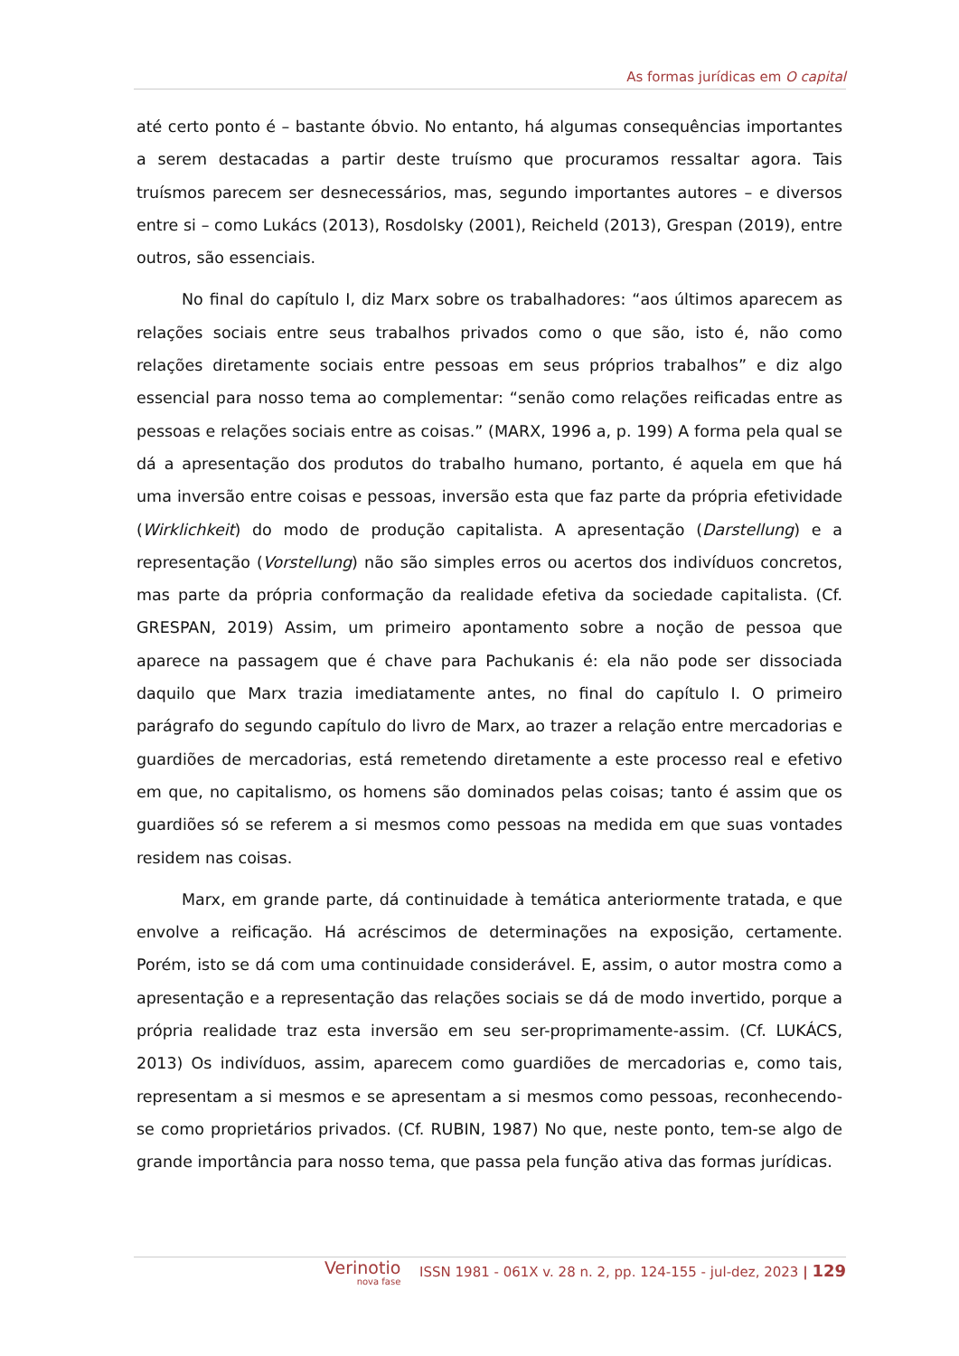As formas jurídicas em O capital
até certo ponto é – bastante óbvio. No entanto, há algumas consequências importantes a serem destacadas a partir deste truísmo que procuramos ressaltar agora. Tais truísmos parecem ser desnecessários, mas, segundo importantes autores – e diversos entre si – como Lukács (2013), Rosdolsky (2001), Reicheld (2013), Grespan (2019), entre outros, são essenciais.
No final do capítulo I, diz Marx sobre os trabalhadores: “aos últimos aparecem as relações sociais entre seus trabalhos privados como o que são, isto é, não como relações diretamente sociais entre pessoas em seus próprios trabalhos” e diz algo essencial para nosso tema ao complementar: “senão como relações reificadas entre as pessoas e relações sociais entre as coisas.” (MARX, 1996 a, p. 199) A forma pela qual se dá a apresentação dos produtos do trabalho humano, portanto, é aquela em que há uma inversão entre coisas e pessoas, inversão esta que faz parte da própria efetividade (Wirklichkeit) do modo de produção capitalista. A apresentação (Darstellung) e a representação (Vorstellung) não são simples erros ou acertos dos indivíduos concretos, mas parte da própria conformação da realidade efetiva da sociedade capitalista. (Cf. GRESPAN, 2019) Assim, um primeiro apontamento sobre a noção de pessoa que aparece na passagem que é chave para Pachukanis é: ela não pode ser dissociada daquilo que Marx trazia imediatamente antes, no final do capítulo I. O primeiro parágrafo do segundo capítulo do livro de Marx, ao trazer a relação entre mercadorias e guardiões de mercadorias, está remetendo diretamente a este processo real e efetivo em que, no capitalismo, os homens são dominados pelas coisas; tanto é assim que os guardiões só se referem a si mesmos como pessoas na medida em que suas vontades residem nas coisas.
Marx, em grande parte, dá continuidade à temática anteriormente tratada, e que envolve a reificação. Há acréscimos de determinações na exposição, certamente. Porém, isto se dá com uma continuidade considerável. E, assim, o autor mostra como a apresentação e a representação das relações sociais se dá de modo invertido, porque a própria realidade traz esta inversão em seu ser-proprimamente-assim. (Cf. LUKÁCS, 2013) Os indivíduos, assim, aparecem como guardiões de mercadorias e, como tais, representam a si mesmos e se apresentam a si mesmos como pessoas, reconhecendo-se como proprietários privados. (Cf. RUBIN, 1987) No que, neste ponto, tem-se algo de grande importância para nosso tema, que passa pela função ativa das formas jurídicas.
Verinotio nova fase ISSN 1981 - 061X v. 28 n. 2, pp. 124-155 - jul-dez, 2023 | 129